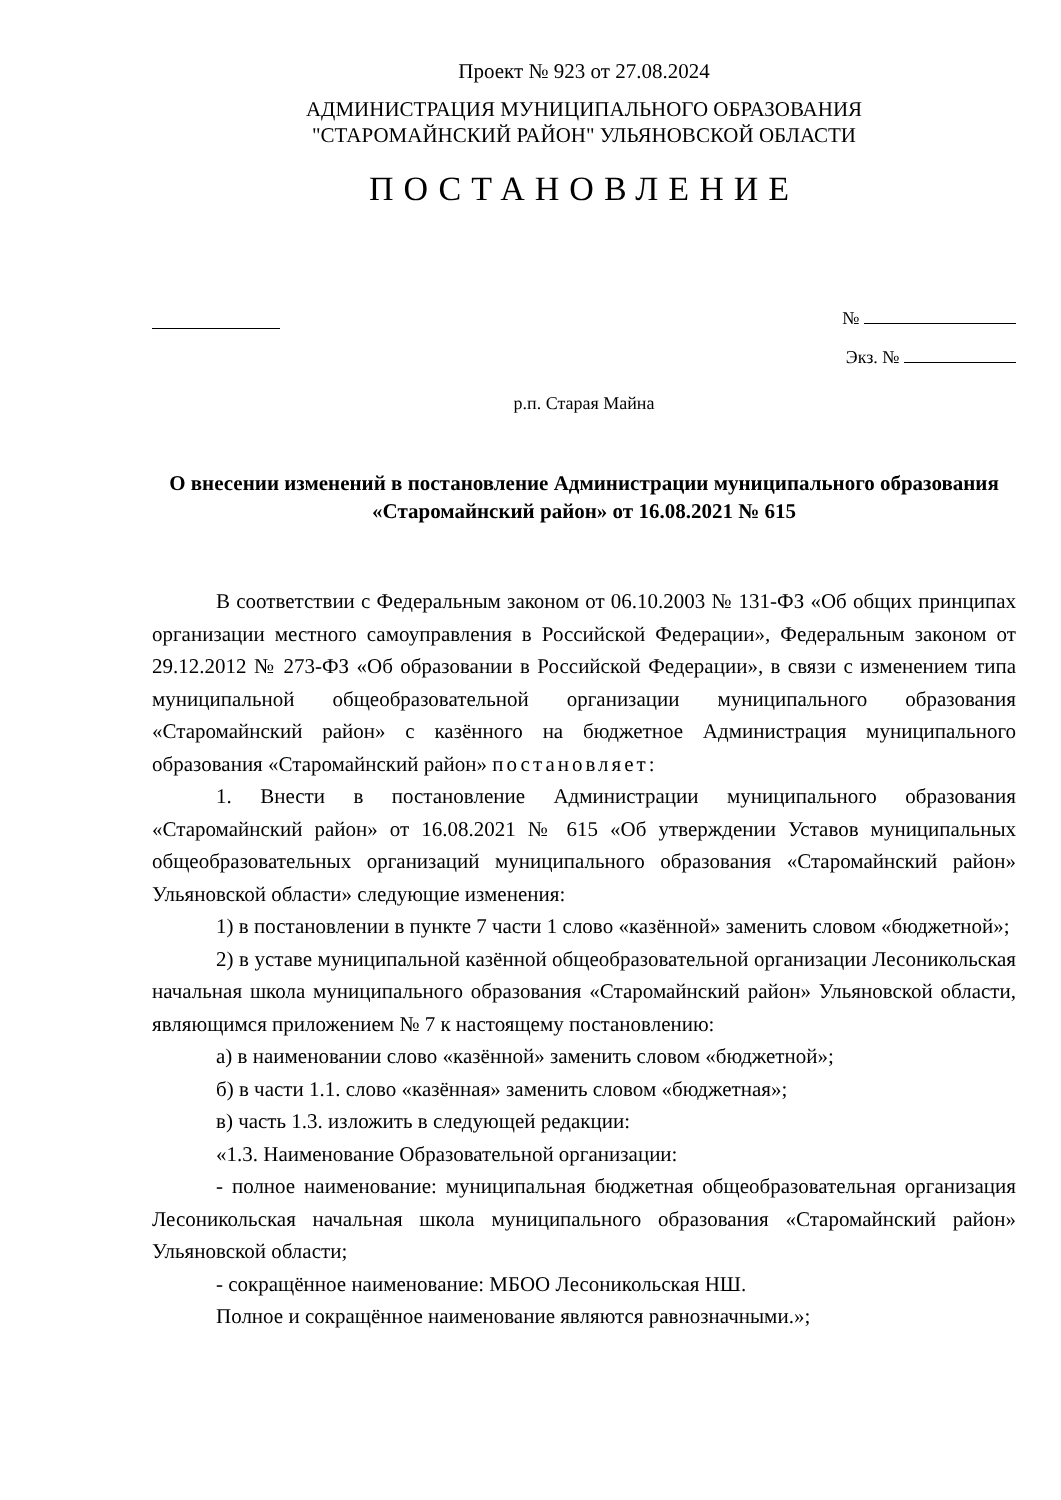Проект № 923 от 27.08.2024
АДМИНИСТРАЦИЯ МУНИЦИПАЛЬНОГО ОБРАЗОВАНИЯ
"СТАРОМАЙНСКИЙ РАЙОН" УЛЬЯНОВСКОЙ ОБЛАСТИ
ПОСТАНОВЛЕНИЕ
№
Экз. №
р.п. Старая Майна
О внесении изменений в постановление Администрации муниципального образования «Старомайнский район» от 16.08.2021 № 615
В соответствии с Федеральным законом от 06.10.2003 № 131-ФЗ «Об общих принципах организации местного самоуправления в Российской Федерации», Федеральным законом от 29.12.2012 № 273-ФЗ «Об образовании в Российской Федерации», в связи с изменением типа муниципальной общеобразовательной организации муниципального образования «Старомайнский район» с казённого на бюджетное Администрация муниципального образования «Старомайнский район» постановляет:
1. Внести в постановление Администрации муниципального образования «Старомайнский район» от 16.08.2021 № 615 «Об утверждении Уставов муниципальных общеобразовательных организаций муниципального образования «Старомайнский район» Ульяновской области» следующие изменения:
1) в постановлении в пункте 7 части 1 слово «казённой» заменить словом «бюджетной»;
2) в уставе муниципальной казённой общеобразовательной организации Лесоникольская начальная школа муниципального образования «Старомайнский район» Ульяновской области, являющимся приложением № 7 к настоящему постановлению:
а) в наименовании слово «казённой» заменить словом «бюджетной»;
б) в части 1.1. слово «казённая» заменить словом «бюджетная»;
в) часть 1.3. изложить в следующей редакции:
«1.3. Наименование Образовательной организации:
- полное наименование: муниципальная бюджетная общеобразовательная организация Лесоникольская начальная школа муниципального образования «Старомайнский район» Ульяновской области;
- сокращённое наименование: МБОО Лесоникольская НШ.
Полное и сокращённое наименование являются равнозначными.»;